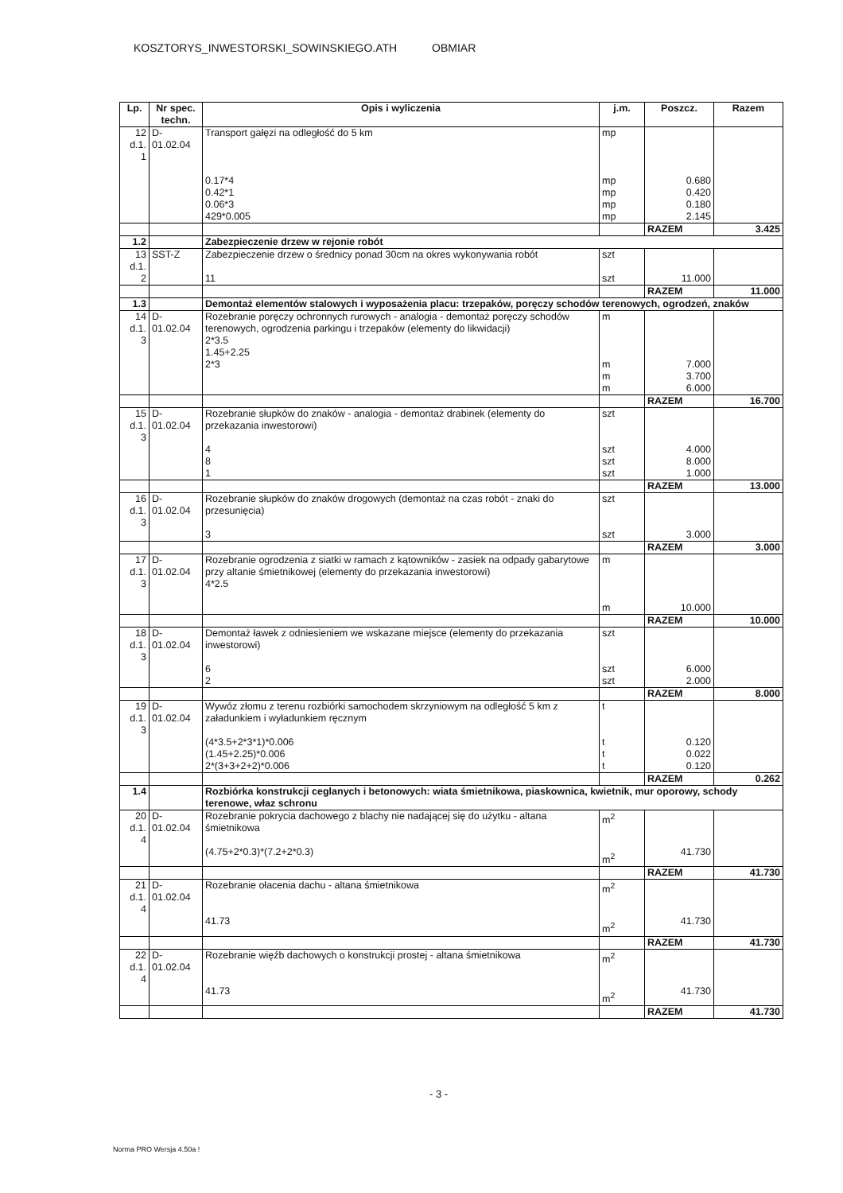KOSZTORYS_INWESTORSKI_SOWINSKIEGO.ATH OBMIAR
| Lp. | Nr spec. techn. | Opis i wyliczenia | j.m. | Poszcz. | Razem |
| --- | --- | --- | --- | --- | --- |
| 12 d.1. 1 | D-01.02.04 | Transport gałęzi na odległość do 5 km 0.17*4 0.42*1 0.06*3 429*0.005 | mp mp mp mp mp | 0.680 0.420 0.180 2.145 | |
| | | | | RAZEM | 3.425 |
| 1.2 | | Zabezpieczenie drzew w rejonie robót | | | |
| 13 d.1. 2 | SST-Z | Zabezpieczenie drzew o średnicy ponad 30cm na okres wykonywania robót 11 | szt szt | 11.000 | |
| | | | | RAZEM | 11.000 |
| 1.3 | | Demontaż elementów stalowych i wyposażenia placu: trzepaków, poręczy schodów terenowych, ogrodzeń, znaków | | | |
| 14 d.1. 3 | D-01.02.04 | Rozebranie poręczy ochronnych rurowych - analogia - demontaż poręczy schodów terenowych, ogrodzenia parkingu i trzepaków (elementy do likwidacji) 2*3.5 1.45+2.25 2*3 | m m m m | 7.000 3.700 6.000 | |
| | | | | RAZEM | 16.700 |
| 15 d.1. 3 | D-01.02.04 | Rozebranie słupków do znaków - analogia - demontaż drabinek (elementy do przekazania inwestorowi) 4 8 1 | szt szt szt szt | 4.000 8.000 1.000 | |
| | | | | RAZEM | 13.000 |
| 16 d.1. 3 | D-01.02.04 | Rozebranie słupków do znaków drogowych (demontaż na czas robót - znaki do przesunięcia) 3 | szt szt | 3.000 | |
| | | | | RAZEM | 3.000 |
| 17 d.1. 3 | D-01.02.04 | Rozebranie ogrodzenia z siatki w ramach z kątowników - zasiek na odpady gabarytowe przy altanie śmietnikowej (elementy do przekazania inwestorowi) 4*2.5 | m m | 10.000 | |
| | | | | RAZEM | 10.000 |
| 18 d.1. 3 | D-01.02.04 | Demontaż ławek z odniesieniem we wskazane miejsce (elementy do przekazania inwestorowi) 6 2 | szt szt szt | 6.000 2.000 | |
| | | | | RAZEM | 8.000 |
| 19 d.1. 3 | D-01.02.04 | Wywóz złomu z terenu rozbiórki samochodem skrzyniowym na odległość 5 km z załadunkiem i wyładunkiem ręcznym (4*3.5+2*3*1)*0.006 (1.45+2.25)*0.006 2*(3+3+2+2)*0.006 | t t t t | 0.120 0.022 0.120 | |
| | | | | RAZEM | 0.262 |
| 1.4 | | Rozbiórka konstrukcji ceglanych i betonowych: wiata śmietnikowa, piaskownica, kwietnik, mur oporowy, schody terenowe, właz schronu | | | |
| 20 d.1. 4 | D-01.02.04 | Rozebranie pokrycia dachowego z blachy nie nadającej się do użytku - altana śmietnikowa (4.75+2*0.3)*(7.2+2*0.3) | m<sup>2</sup> m<sup>2</sup> | 41.730 | |
| | | | | RAZEM | 41.730 |
| 21 d.1. 4 | D-01.02.04 | Rozebranie ołacenia dachu - altana śmietnikowa 41.73 | m<sup>2</sup> m<sup>2</sup> | 41.730 | |
| | | | | RAZEM | 41.730 |
| 22 d.1. 4 | D-01.02.04 | Rozebranie więźb dachowych o konstrukcji prostej - altana śmietnikowa 41.73 | m<sup>2</sup> m<sup>2</sup> | 41.730 | |
| | | | | RAZEM | 41.730 |
- 3 -
Norma PRO Wersja 4.50a !